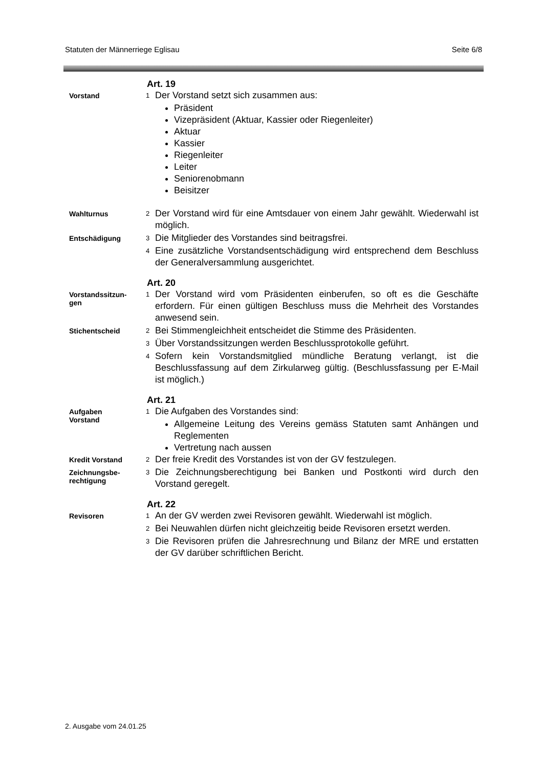Statuten der Männerriege Eglisau Seite 6/8
Art. 19
Vorstand
1 Der Vorstand setzt sich zusammen aus:
Präsident
Vizepräsident (Aktuar, Kassier oder Riegenleiter)
Aktuar
Kassier
Riegenleiter
Leiter
Seniorenobmann
Beisitzer
Wahlturnus
2 Der Vorstand wird für eine Amtsdauer von einem Jahr gewählt. Wiederwahl ist möglich.
Entschädigung
3 Die Mitglieder des Vorstandes sind beitragsfrei.
4 Eine zusätzliche Vorstandsentschädigung wird entsprechend dem Beschluss der Generalversammlung ausgerichtet.
Art. 20
Vorstandssitzun-
gen
1 Der Vorstand wird vom Präsidenten einberufen, so oft es die Geschäfte erfordern. Für einen gültigen Beschluss muss die Mehrheit des Vorstandes anwesend sein.
Stichentscheid
2 Bei Stimmengleichheit entscheidet die Stimme des Präsidenten.
3 Über Vorstandssitzungen werden Beschlussprotokolle geführt.
4 Sofern kein Vorstandsmitglied mündliche Beratung verlangt, ist die Beschlussfassung auf dem Zirkularweg gültig. (Beschlussfassung per E-Mail ist möglich.)
Art. 21
Aufgaben
Vorstand
1 Die Aufgaben des Vorstandes sind:
Allgemeine Leitung des Vereins gemäss Statuten samt Anhängen und Reglementen
Vertretung nach aussen
Kredit Vorstand
2 Der freie Kredit des Vorstandes ist von der GV festzulegen.
Zeichnungsbe-
rechtigung
3 Die Zeichnungsberechtigung bei Banken und Postkonti wird durch den Vorstand geregelt.
Art. 22
Revisoren
1 An der GV werden zwei Revisoren gewählt. Wiederwahl ist möglich.
2 Bei Neuwahlen dürfen nicht gleichzeitig beide Revisoren ersetzt werden.
3 Die Revisoren prüfen die Jahresrechnung und Bilanz der MRE und erstatten der GV darüber schriftlichen Bericht.
2. Ausgabe vom 24.01.25